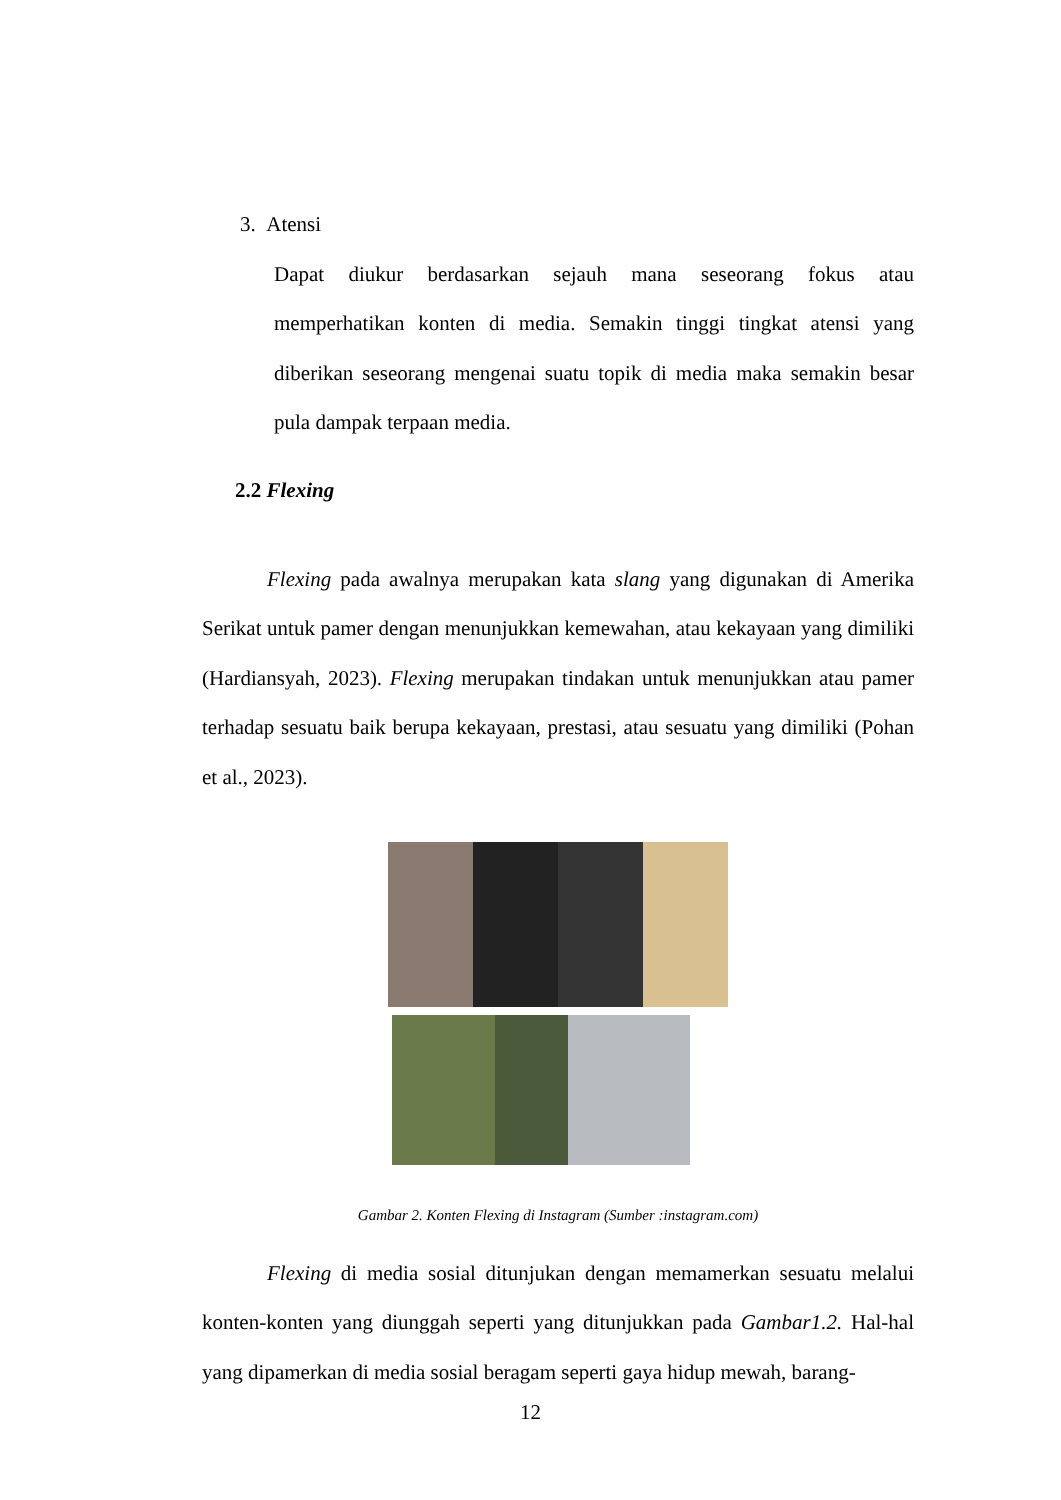3. Atensi
Dapat diukur berdasarkan sejauh mana seseorang fokus atau memperhatikan konten di media. Semakin tinggi tingkat atensi yang diberikan seseorang mengenai suatu topik di media maka semakin besar pula dampak terpaan media.
2.2 Flexing
Flexing pada awalnya merupakan kata slang yang digunakan di Amerika Serikat untuk pamer dengan menunjukkan kemewahan, atau kekayaan yang dimiliki (Hardiansyah, 2023). Flexing merupakan tindakan untuk menunjukkan atau pamer terhadap sesuatu baik berupa kekayaan, prestasi, atau sesuatu yang dimiliki (Pohan et al., 2023).
Gambar 2. Konten Flexing di Instagram (Sumber :instagram.com)
Flexing di media sosial ditunjukan dengan memamerkan sesuatu melalui konten-konten yang diunggah seperti yang ditunjukkan pada Gambar1.2. Hal-hal yang dipamerkan di media sosial beragam seperti gaya hidup mewah, barang-
12